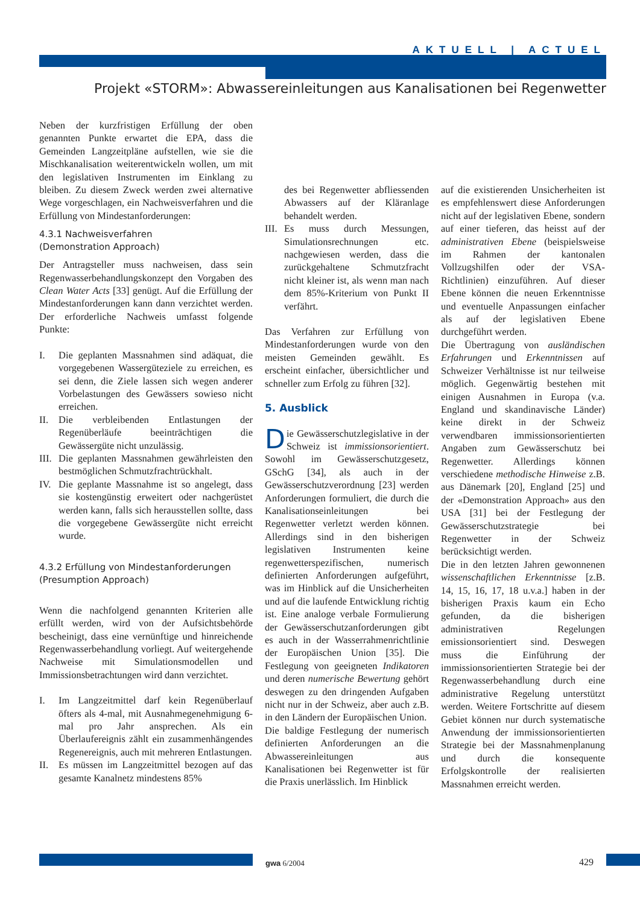AKTUELL | ACTUEL
Projekt «STORM»: Abwassereinleitungen aus Kanalisationen bei Regenwetter
Neben der kurzfristigen Erfüllung der oben genannten Punkte erwartet die EPA, dass die Gemeinden Langzeitpläne aufstellen, wie sie die Mischkanalisation weiterentwickeln wollen, um mit den legislativen Instrumenten im Einklang zu bleiben. Zu diesem Zweck werden zwei alternative Wege vorgeschlagen, ein Nachweisverfahren und die Erfüllung von Mindestanforderungen:
4.3.1 Nachweisverfahren
(Demonstration Approach)
Der Antragsteller muss nachweisen, dass sein Regenwasserbehandlungskonzept den Vorgaben des Clean Water Acts [33] genügt. Auf die Erfüllung der Mindestanforderungen kann dann verzichtet werden. Der erforderliche Nachweis umfasst folgende Punkte:
I. Die geplanten Massnahmen sind adäquat, die vorgegebenen Wassergüteziele zu erreichen, es sei denn, die Ziele lassen sich wegen anderer Vorbelastungen des Gewässers sowieso nicht erreichen.
II. Die verbleibenden Entlastungen der Regenüberläufe beeinträchtigen die Gewässergüte nicht unzulässig.
III. Die geplanten Massnahmen gewährleisten den bestmöglichen Schmutzfrachtrückhalt.
IV. Die geplante Massnahme ist so angelegt, dass sie kostengünstig erweitert oder nachgerüstet werden kann, falls sich herausstellen sollte, dass die vorgegebene Gewässergüte nicht erreicht wurde.
4.3.2 Erfüllung von Mindestanforderungen
(Presumption Approach)
Wenn die nachfolgend genannten Kriterien alle erfüllt werden, wird von der Aufsichtsbehörde bescheinigt, dass eine vernünftige und hinreichende Regenwasserbehandlung vorliegt. Auf weitergehende Nachweise mit Simulationsmodellen und Immissionsbetrachtungen wird dann verzichtet.
I. Im Langzeitmittel darf kein Regenüberlauf öfters als 4-mal, mit Ausnahmegenehmigung 6-mal pro Jahr ansprechen. Als ein Überlaufereignis zählt ein zusammenhängendes Regenereignis, auch mit mehreren Entlastungen.
II. Es müssen im Langzeitmittel bezogen auf das gesamte Kanalnetz mindestens 85%
des bei Regenwetter abfliessenden Abwassers auf der Kläranlage behandelt werden.
III. Es muss durch Messungen, Simulationsrechnungen etc. nachgewiesen werden, dass die zurückgehaltene Schmutzfracht nicht kleiner ist, als wenn man nach dem 85%-Kriterium von Punkt II verfährt.
Das Verfahren zur Erfüllung von Mindestanforderungen wurde von den meisten Gemeinden gewählt. Es erscheint einfacher, übersichtlicher und schneller zum Erfolg zu führen [32].
5. Ausblick
Die Gewässerschutzlegislative in der Schweiz ist immissionsorientiert. Sowohl im Gewässerschutzgesetz, GSchG [34], als auch in der Gewässerschutzverordnung [23] werden Anforderungen formuliert, die durch die Kanalisationseinleitungen bei Regenwetter verletzt werden können. Allerdings sind in den bisherigen legislativen Instrumenten keine regenwetterspezifischen, numerisch definierten Anforderungen aufgeführt, was im Hinblick auf die Unsicherheiten und auf die laufende Entwicklung richtig ist. Eine analoge verbale Formulierung der Gewässerschutzanforderungen gibt es auch in der Wasserrahmenrichtlinie der Europäischen Union [35]. Die Festlegung von geeigneten Indikatoren und deren numerische Bewertung gehört deswegen zu den dringenden Aufgaben nicht nur in der Schweiz, aber auch z.B. in den Ländern der Europäischen Union.
Die baldige Festlegung der numerisch definierten Anforderungen an die Abwassereinleitungen aus Kanalisationen bei Regenwetter ist für die Praxis unerlässlich. Im Hinblick
auf die existierenden Unsicherheiten ist es empfehlenswert diese Anforderungen nicht auf der legislativen Ebene, sondern auf einer tieferen, das heisst auf der administrativen Ebene (beispielsweise im Rahmen der kantonalen Vollzugshilfen oder der VSA-Richtlinien) einzuführen. Auf dieser Ebene können die neuen Erkenntnisse und eventuelle Anpassungen einfacher als auf der legislativen Ebene durchgeführt werden.
Die Übertragung von ausländischen Erfahrungen und Erkenntnissen auf Schweizer Verhältnisse ist nur teilweise möglich. Gegenwärtig bestehen mit einigen Ausnahmen in Europa (v.a. England und skandinavische Länder) keine direkt in der Schweiz verwendbaren immissionsorientierten Angaben zum Gewässerschutz bei Regenwetter. Allerdings können verschiedene methodische Hinweise z.B. aus Dänemark [20], England [25] und der «Demonstration Approach» aus den USA [31] bei der Festlegung der Gewässerschutzstrategie bei Regenwetter in der Schweiz berücksichtigt werden.
Die in den letzten Jahren gewonnenen wissenschaftlichen Erkenntnisse [z.B. 14, 15, 16, 17, 18 u.v.a.] haben in der bisherigen Praxis kaum ein Echo gefunden, da die bisherigen administrativen Regelungen emissionsorientiert sind. Deswegen muss die Einführung der immissionsorientierten Strategie bei der Regenwasserbehandlung durch eine administrative Regelung unterstützt werden. Weitere Fortschritte auf diesem Gebiet können nur durch systematische Anwendung der immissionsorientierten Strategie bei der Massnahmenplanung und durch die konsequente Erfolgskontrolle der realisierten Massnahmen erreicht werden.
gwa 6/2004 429